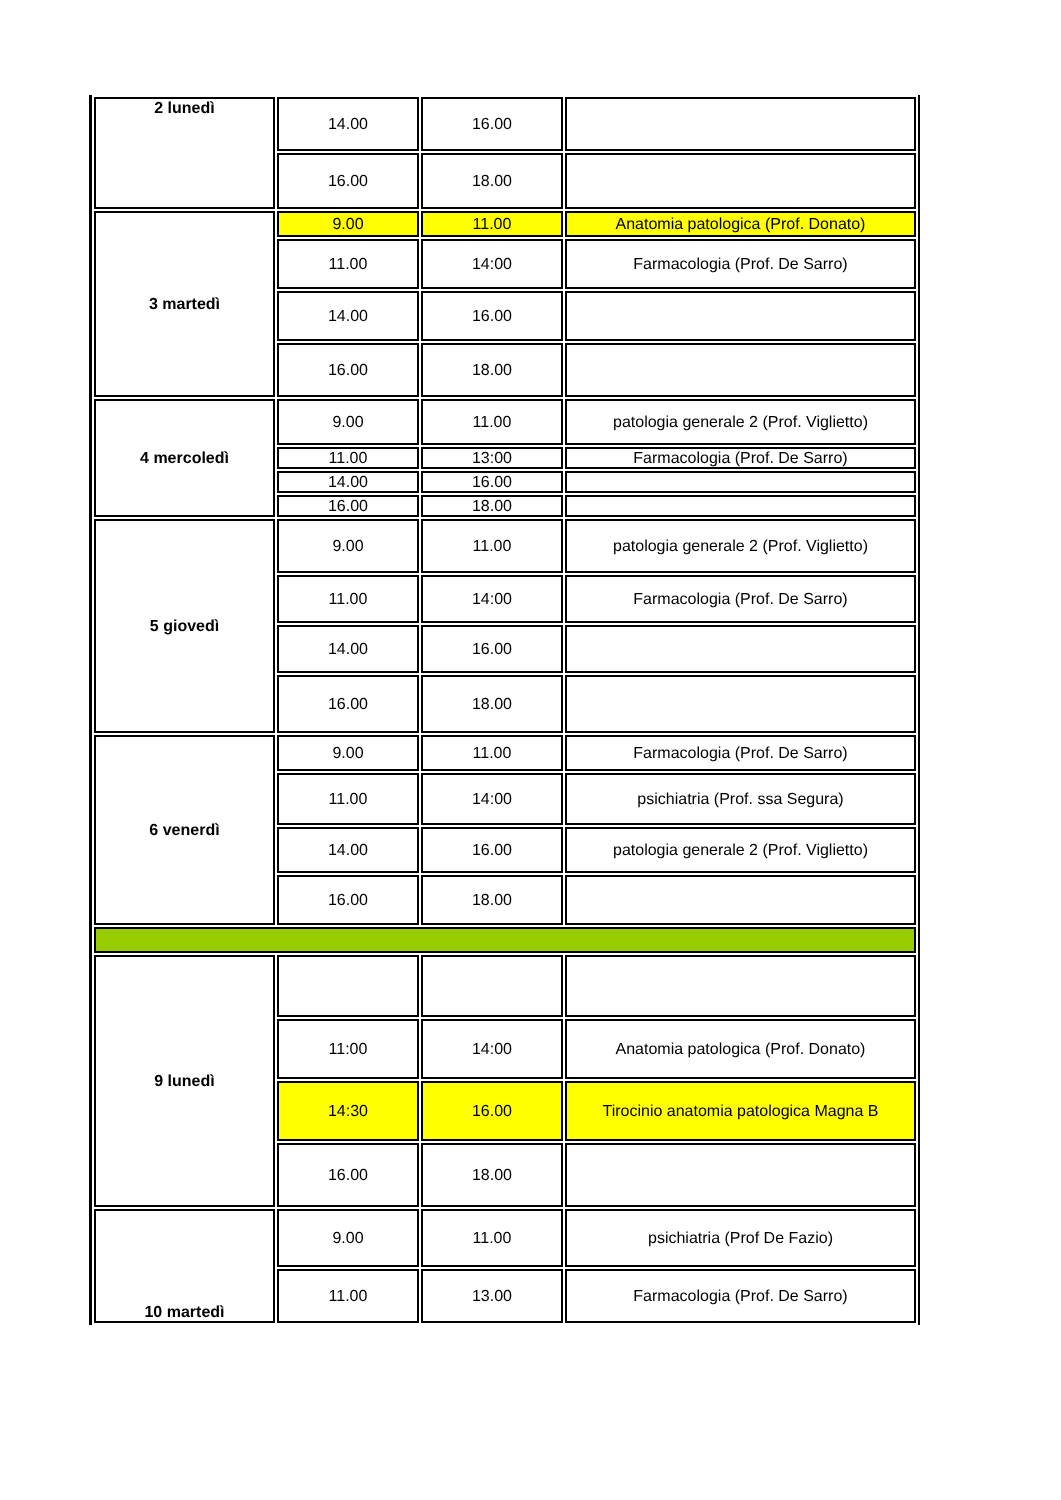| 2 lunedì | 14.00 | 16.00 | |
| | 16.00 | 18.00 | |
| 3 martedì | 9.00 | 11.00 | Anatomia patologica (Prof. Donato) |
| | 11.00 | 14:00 | Farmacologia (Prof. De Sarro) |
| | 14.00 | 16.00 | |
| | 16.00 | 18.00 | |
| 4 mercoledì | 9.00 | 11.00 | patologia generale 2 (Prof. Viglietto) |
| | 11.00 | 13:00 | Farmacologia (Prof. De Sarro) |
| | 14.00 | 16.00 | |
| | 16.00 | 18.00 | |
| 5 giovedì | 9.00 | 11.00 | patologia generale 2 (Prof. Viglietto) |
| | 11.00 | 14:00 | Farmacologia (Prof. De Sarro) |
| | 14.00 | 16.00 | |
| | 16.00 | 18.00 | |
| 6 venerdì | 9.00 | 11.00 | Farmacologia (Prof. De Sarro) |
| | 11.00 | 14:00 | psichiatria (Prof. ssa Segura) |
| | 14.00 | 16.00 | patologia generale 2 (Prof. Viglietto) |
| | 16.00 | 18.00 | |
| 9 lunedì | | | |
| | 11:00 | 14:00 | Anatomia patologica (Prof. Donato) |
| | 14:30 | 16.00 | Tirocinio anatomia patologica Magna B |
| | 16.00 | 18.00 | |
| 10 martedì | 9.00 | 11.00 | psichiatria (Prof De Fazio) |
| | 11.00 | 13.00 | Farmacologia (Prof. De Sarro) |